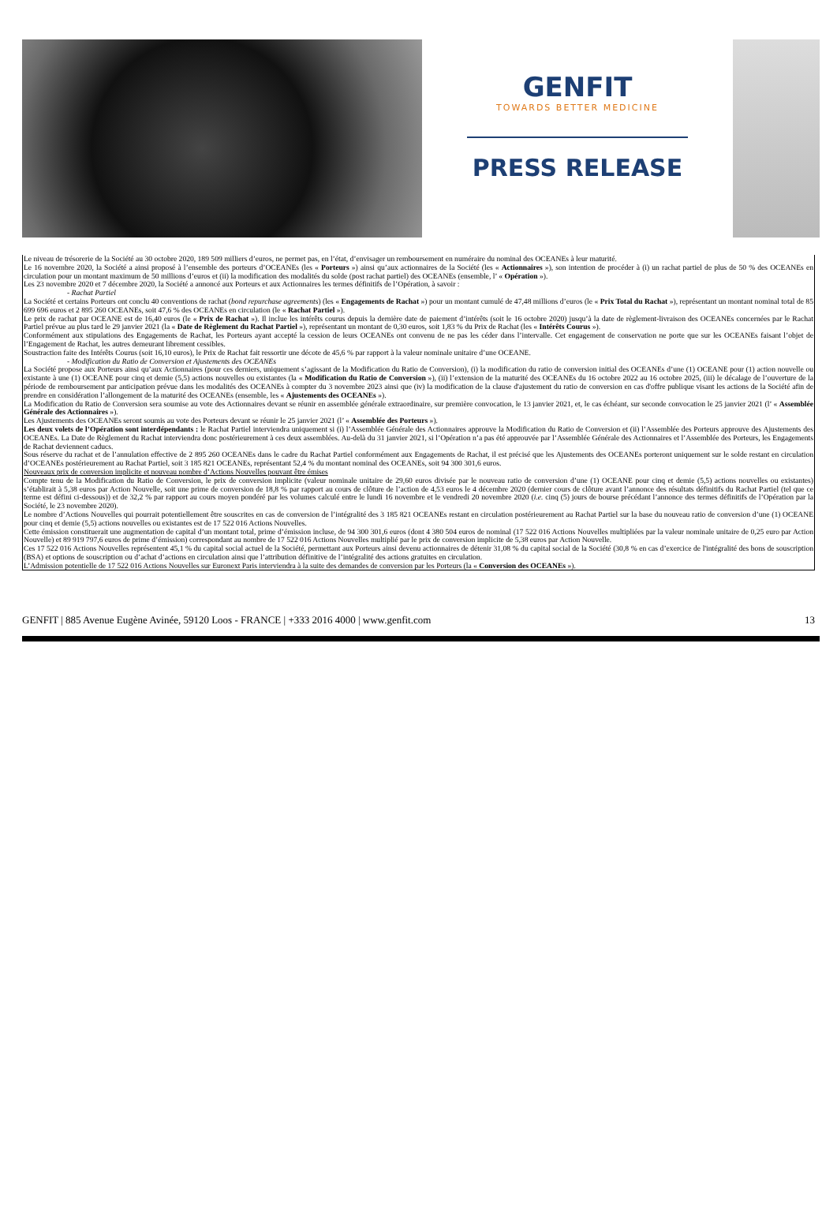GENFIT
TOWARDS BETTER MEDICINE
PRESS RELEASE
Le niveau de trésorerie de la Société au 30 octobre 2020, 189 509 milliers d’euros, ne permet pas, en l’état, d’envisager un remboursement en numéraire du nominal des OCEANEs à leur maturité.
Le 16 novembre 2020, la Société a ainsi proposé à l’ensemble des porteurs d’OCEANEs (les « Porteurs ») ainsi qu’aux actionnaires de la Société (les « Actionnaires »), son intention de procéder à (i) un rachat partiel de plus de 50 % des OCEANEs en circulation pour un montant maximum de 50 millions d’euros et (ii) la modification des modalités du solde (post rachat partiel) des OCEANEs (ensemble, l’ « Opération »).
Les 23 novembre 2020 et 7 décembre 2020, la Société a annoncé aux Porteurs et aux Actionnaires les termes définitifs de l’Opération, à savoir :
- Rachat Partiel
La Société et certains Porteurs ont conclu 40 conventions de rachat (bond repurchase agreements) (les « Engagements de Rachat ») pour un montant cumulé de 47,48 millions d’euros (le « Prix Total du Rachat »), représentant un montant nominal total de 85 699 696 euros et 2 895 260 OCEANEs, soit 47,6 % des OCEANEs en circulation (le « Rachat Partiel »).
Le prix de rachat par OCEANE est de 16,40 euros (le « Prix de Rachat »). Il inclue les intérêts courus depuis la dernière date de paiement d’intérêts (soit le 16 octobre 2020) jusqu’à la date de règlement-livraison des OCEANEs concernées par le Rachat Partiel prévue au plus tard le 29 janvier 2021 (la « Date de Règlement du Rachat Partiel »), représentant un montant de 0,30 euros, soit 1,83 % du Prix de Rachat (les « Intérêts Courus »).
Conformément aux stipulations des Engagements de Rachat, les Porteurs ayant accepté la cession de leurs OCEANEs ont convenu de ne pas les céder dans l’intervalle. Cet engagement de conservation ne porte que sur les OCEANEs faisant l’objet de l’Engagement de Rachat, les autres demeurant librement cessibles.
Soustraction faite des Intérêts Courus (soit 16,10 euros), le Prix de Rachat fait ressortir une décote de 45,6 % par rapport à la valeur nominale unitaire d’une OCEANE.
- Modification du Ratio de Conversion et Ajustements des OCEANEs
La Société propose aux Porteurs ainsi qu’aux Actionnaires (pour ces derniers, uniquement s’agissant de la Modification du Ratio de Conversion), (i) la modification du ratio de conversion initial des OCEANEs d’une (1) OCEANE pour (1) action nouvelle ou existante à une (1) OCEANE pour cinq et demie (5,5) actions nouvelles ou existantes (la « Modification du Ratio de Conversion »), (ii) l’extension de la maturité des OCEANEs du 16 octobre 2022 au 16 octobre 2025, (iii) le décalage de l’ouverture de la période de remboursement par anticipation prévue dans les modalités des OCEANEs à compter du 3 novembre 2023 ainsi que (iv) la modification de la clause d'ajustement du ratio de conversion en cas d'offre publique visant les actions de la Société afin de prendre en considération l’allongement de la maturité des OCEANEs (ensemble, les « Ajustements des OCEANEs »).
La Modification du Ratio de Conversion sera soumise au vote des Actionnaires devant se réunir en assemblée générale extraordinaire, sur première convocation, le 13 janvier 2021, et, le cas échéant, sur seconde convocation le 25 janvier 2021 (l’ « Assemblée Générale des Actionnaires »).
Les Ajustements des OCEANEs seront soumis au vote des Porteurs devant se réunir le 25 janvier 2021 (l’ « Assemblée des Porteurs »).
Les deux volets de l’Opération sont interdépendants : le Rachat Partiel interviendra uniquement si (i) l’Assemblée Générale des Actionnaires approuve la Modification du Ratio de Conversion et (ii) l’Assemblée des Porteurs approuve des Ajustements des OCEANEs. La Date de Règlement du Rachat interviendra donc postérieurement à ces deux assemblées. Au-delà du 31 janvier 2021, si l’Opération n’a pas été approuvée par l’Assemblée Générale des Actionnaires et l’Assemblée des Porteurs, les Engagements de Rachat deviennent caducs.
Sous réserve du rachat et de l’annulation effective de 2 895 260 OCEANEs dans le cadre du Rachat Partiel conformément aux Engagements de Rachat, il est précisé que les Ajustements des OCEANEs porteront uniquement sur le solde restant en circulation d’OCEANEs postérieurement au Rachat Partiel, soit 3 185 821 OCEANEs, représentant 52,4 % du montant nominal des OCEANEs, soit 94 300 301,6 euros.
Nouveaux prix de conversion implicite et nouveau nombre d’Actions Nouvelles pouvant être émises
Compte tenu de la Modification du Ratio de Conversion, le prix de conversion implicite (valeur nominale unitaire de 29,60 euros divisée par le nouveau ratio de conversion d’une (1) OCEANE pour cinq et demie (5,5) actions nouvelles ou existantes) s’établirait à 5,38 euros par Action Nouvelle, soit une prime de conversion de 18,8 % par rapport au cours de clôture de l’action de 4,53 euros le 4 décembre 2020 (dernier cours de clôture avant l’annonce des résultats définitifs du Rachat Partiel (tel que ce terme est défini ci-dessous)) et de 32,2 % par rapport au cours moyen pondéré par les volumes calculé entre le lundi 16 novembre et le vendredi 20 novembre 2020 (i.e. cinq (5) jours de bourse précédant l’annonce des termes définitifs de l’Opération par la Société, le 23 novembre 2020).
Le nombre d’Actions Nouvelles qui pourrait potentiellement être souscrites en cas de conversion de l’intégralité des 3 185 821 OCEANEs restant en circulation postérieurement au Rachat Partiel sur la base du nouveau ratio de conversion d’une (1) OCEANE pour cinq et demie (5,5) actions nouvelles ou existantes est de 17 522 016 Actions Nouvelles.
Cette émission constituerait une augmentation de capital d’un montant total, prime d’émission incluse, de 94 300 301,6 euros (dont 4 380 504 euros de nominal (17 522 016 Actions Nouvelles multipliées par la valeur nominale unitaire de 0,25 euro par Action Nouvelle) et 89 919 797,6 euros de prime d’émission) correspondant au nombre de 17 522 016 Actions Nouvelles multiplié par le prix de conversion implicite de 5,38 euros par Action Nouvelle.
Ces 17 522 016 Actions Nouvelles représentent 45,1 % du capital social actuel de la Société, permettant aux Porteurs ainsi devenu actionnaires de détenir 31,08 % du capital social de la Société (30,8 % en cas d’exercice de l'intégralité des bons de souscription (BSA) et options de souscription ou d’achat d’actions en circulation ainsi que l’attribution définitive de l’intégralité des actions gratuites en circulation.
L’Admission potentielle de 17 522 016 Actions Nouvelles sur Euronext Paris interviendra à la suite des demandes de conversion par les Porteurs (la « Conversion des OCEANEs »).
GENFIT | 885 Avenue Eugène Avinée, 59120 Loos - FRANCE | +333 2016 4000 | www.genfit.com 13